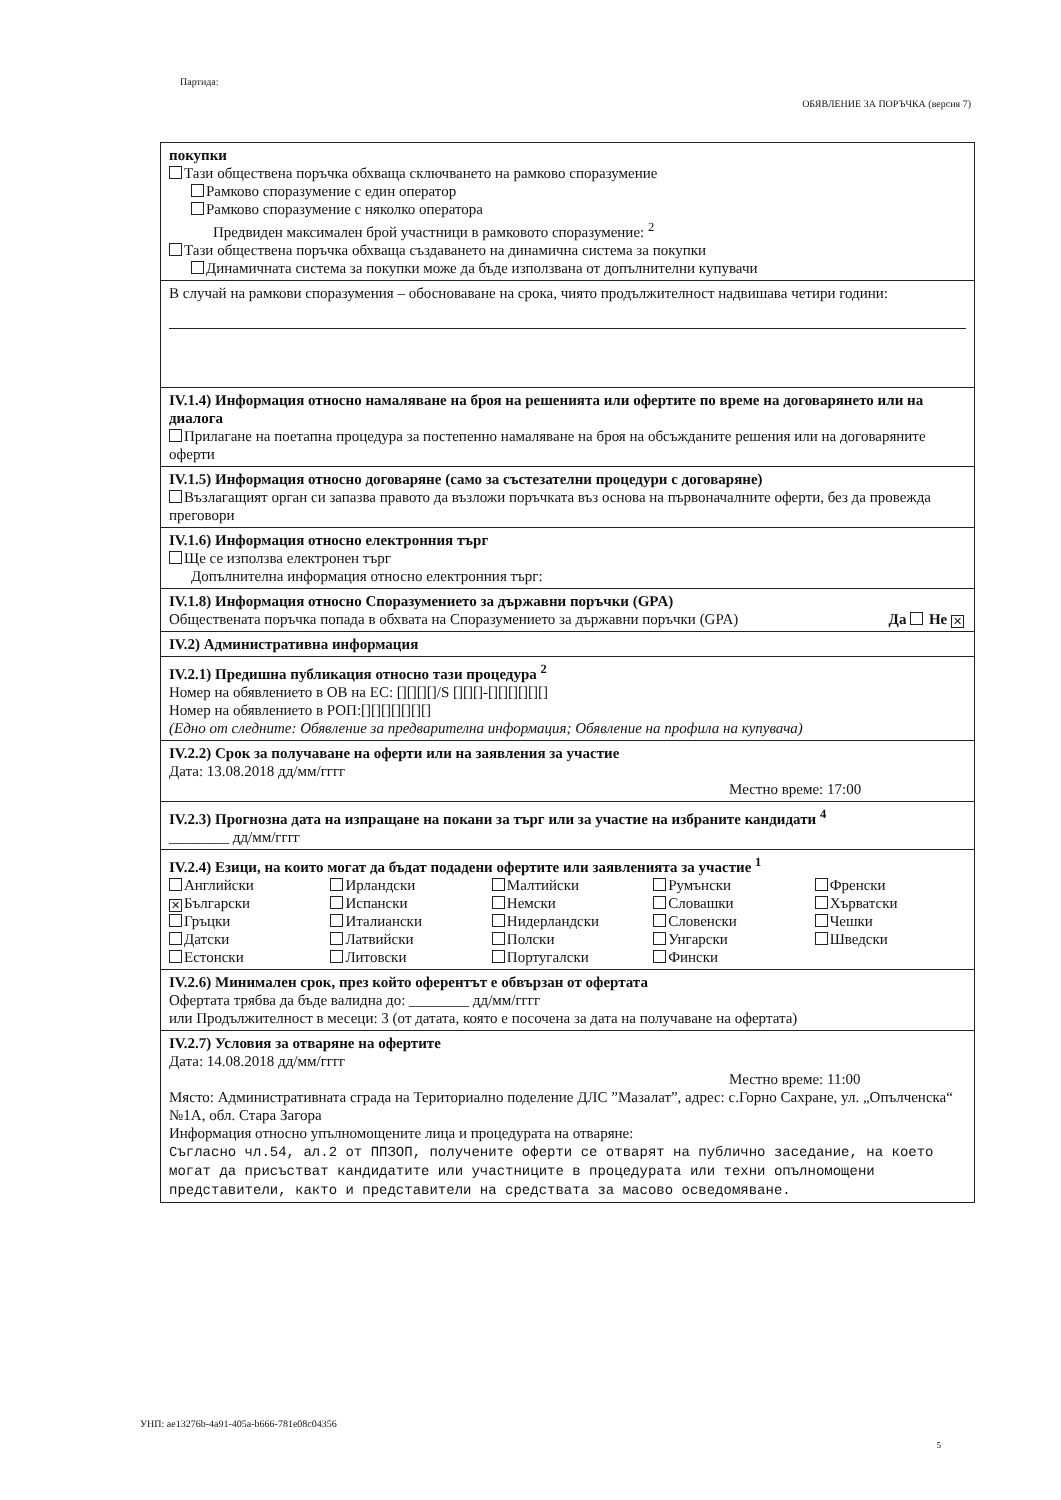Партида:
ОБЯВЛЕНИЕ ЗА ПОРЪЧКА (версия 7)
покупки
Тази обществена поръчка обхваща сключването на рамково споразумение
Рамково споразумение с един оператор
Рамково споразумение с няколко оператора
Предвиден максимален брой участници в рамковото споразумение: <sup>2</sup>
Тази обществена поръчка обхваща създаването на динамична система за покупки
Динамичната система за покупки може да бъде използвана от допълнителни купувачи
В случай на рамкови споразумения – обосноваване на срока, чиято продължителност надвишава четири години:
IV.1.4) Информация относно намаляване на броя на решенията или офертите по време на договарянето или на диалога
Прилагане на поетапна процедура за постепенно намаляване на броя на обсъжданите решения или на договаряните оферти
IV.1.5) Информация относно договаряне (само за състезателни процедури с договаряне)
Възлагащият орган си запазва правото да възложи поръчката въз основа на първоначалните оферти, без да провежда преговори
IV.1.6) Информация относно електронния търг
Ще се използва електронен търг
Допълнителна информация относно електронния търг:
IV.1.8) Информация относно Споразумението за държавни поръчки (GPA)
Обществената поръчка попада в обхвата на Споразумението за държавни поръчки (GPA) Да Не ✕
IV.2) Административна информация
IV.2.1) Предишна публикация относно тази процедура <sup>2</sup>
Номер на обявлението в ОВ на ЕС: [][][][]/S [][][]-[][][][][][]
Номер на обявлението в РОП:[][][][][][][]
(Едно от следните: Обявление за предварителна информация; Обявление на профила на купувача)
IV.2.2) Срок за получаване на оферти или на заявления за участие
Дата: 13.08.2018 дд/мм/гггг
Местно време: 17:00
IV.2.3) Прогнозна дата на изпращане на покани за търг или за участие на избраните кандидати <sup>4</sup>
________ дд/мм/гггг
IV.2.4) Езици, на които могат да бъдат подадени офертите или заявленията за участие <sup>1</sup>
Английски
✕ Български
Гръцки
Датски
Естонски
Ирландски
Испански
Италиански
Латвийски
Литовски
Малтийски
Немски
Нидерландски
Полски
Португалски
Румънски
Словашки
Словенски
Унгарски
Фински
Френски
Хърватски
Чешки
Шведски
IV.2.6) Минимален срок, през който оферентът е обвързан от офертата
Офертата трябва да бъде валидна до: ________ дд/мм/гггг
или Продължителност в месеци: 3 (от датата, която е посочена за дата на получаване на офертата)
IV.2.7) Условия за отваряне на офертите
Дата: 14.08.2018 дд/мм/гггг
Местно време: 11:00
Място: Административната сграда на Териториално поделение ДЛС ”Мазалат”, адрес: с.Горно Сахране, ул. „Опълченска“ №1А, обл. Стара Загора
Информация относно упълномощените лица и процедурата на отваряне:
Съгласно чл.54, ал.2 от ППЗОП, получените оферти се отварят на публично заседание, на което могат да присъстват кандидатите или участниците в процедурата или техни опълномощени представители, както и представители на средствата за масово осведомяване.
УНП: ae13276b-4a91-405a-b666-781e08c04356
5